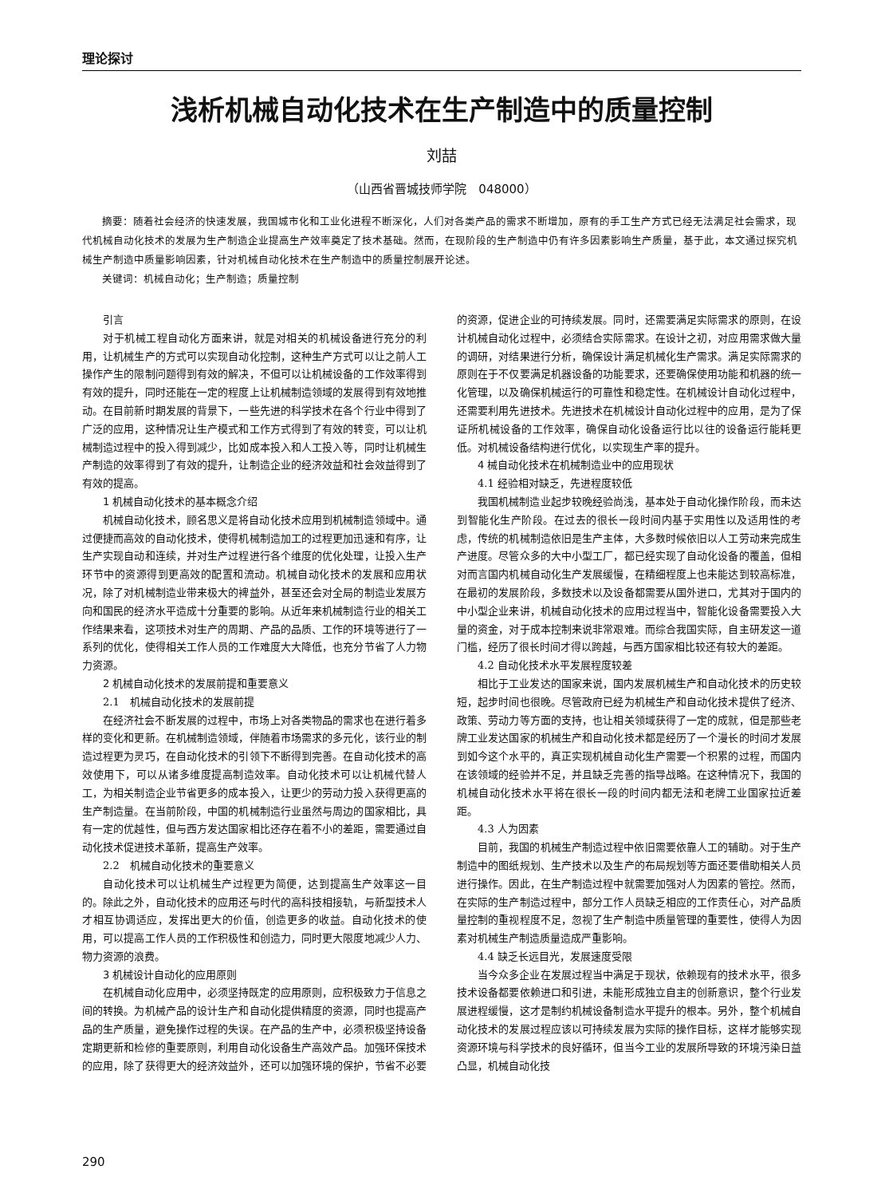理论探讨
浅析机械自动化技术在生产制造中的质量控制
刘喆
（山西省晋城技师学院　048000）
摘要：随着社会经济的快速发展，我国城市化和工业化进程不断深化，人们对各类产品的需求不断增加，原有的手工生产方式已经无法满足社会需求，现代机械自动化技术的发展为生产制造企业提高生产效率奠定了技术基础。然而，在现阶段的生产制造中仍有许多因素影响生产质量，基于此，本文通过探究机械生产制造中质量影响因素，针对机械自动化技术在生产制造中的质量控制展开论述。
关键词：机械自动化；生产制造；质量控制
引言
对于机械工程自动化方面来讲，就是对相关的机械设备进行充分的利用，让机械生产的方式可以实现自动化控制，这种生产方式可以让之前人工操作产生的限制问题得到有效的解决，不但可以让机械设备的工作效率得到有效的提升，同时还能在一定的程度上让机械制造领域的发展得到有效地推动。在目前新时期发展的背景下，一些先进的科学技术在各个行业中得到了广泛的应用，这种情况让生产模式和工作方式得到了有效的转变，可以让机械制造过程中的投入得到减少，比如成本投入和人工投入等，同时让机械生产制造的效率得到了有效的提升，让制造企业的经济效益和社会效益得到了有效的提高。
1 机械自动化技术的基本概念介绍
机械自动化技术，顾名思义是将自动化技术应用到机械制造领域中。通过便捷而高效的自动化技术，使得机械制造加工的过程更加迅速和有序，让生产实现自动和连续，并对生产过程进行各个维度的优化处理，让投入生产环节中的资源得到更高效的配置和流动。机械自动化技术的发展和应用状况，除了对机械制造业带来极大的裨益外，甚至还会对全局的制造业发展方向和国民的经济水平造成十分重要的影响。从近年来机械制造行业的相关工作结果来看，这项技术对生产的周期、产品的品质、工作的环境等进行了一系列的优化，使得相关工作人员的工作难度大大降低，也充分节省了人力物力资源。
2 机械自动化技术的发展前提和重要意义
2.1　机械自动化技术的发展前提
在经济社会不断发展的过程中，市场上对各类物品的需求也在进行着多样的变化和更新。在机械制造领域，伴随着市场需求的多元化，该行业的制造过程更为灵巧，在自动化技术的引领下不断得到完善。在自动化技术的高效使用下，可以从诸多维度提高制造效率。自动化技术可以让机械代替人工，为相关制造企业节省更多的成本投入，让更少的劳动力投入获得更高的生产制造量。在当前阶段，中国的机械制造行业虽然与周边的国家相比，具有一定的优越性，但与西方发达国家相比还存在着不小的差距，需要通过自动化技术促进技术革新，提高生产效率。
2.2　机械自动化技术的重要意义
自动化技术可以让机械生产过程更为简便，达到提高生产效率这一目的。除此之外，自动化技术的应用还与时代的高科技相接轨，与新型技术人才相互协调适应，发挥出更大的价值，创造更多的收益。自动化技术的使用，可以提高工作人员的工作积极性和创造力，同时更大限度地减少人力、物力资源的浪费。
3 机械设计自动化的应用原则
在机械自动化应用中，必须坚持既定的应用原则，应积极致力于信息之间的转换。为机械产品的设计生产和自动化提供精度的资源，同时也提高产品的生产质量，避免操作过程的失误。在产品的生产中，必须积极坚持设备定期更新和检修的重要原则，利用自动化设备生产高效产品。加强环保技术的应用，除了获得更大的经济效益外，还可以加强环境的保护，节省不必要的资源，促进企业的可持续发展。同时，还需要满足实际需求的原则，在设计机械自动化过程中，必须结合实际需求。在设计之初，对应用需求做大量的调研，对结果进行分析，确保设计满足机械化生产需求。满足实际需求的原则在于不仅要满足机器设备的功能要求，还要确保使用功能和机器的统一化管理，以及确保机械运行的可靠性和稳定性。在机械设计自动化过程中，还需要利用先进技术。先进技术在机械设计自动化过程中的应用，是为了保证所机械设备的工作效率，确保自动化设备运行比以往的设备运行能耗更低。对机械设备结构进行优化，以实现生产率的提升。
4 械自动化技术在机械制造业中的应用现状
4.1 经验相对缺乏，先进程度较低
我国机械制造业起步较晚经验尚浅，基本处于自动化操作阶段，而未达到智能化生产阶段。在过去的很长一段时间内基于实用性以及适用性的考虑，传统的机械制造依旧是生产主体，大多数时候依旧以人工劳动来完成生产进度。尽管众多的大中小型工厂，都已经实现了自动化设备的覆盖，但相对而言国内机械自动化生产发展缓慢，在精细程度上也未能达到较高标准，在最初的发展阶段，多数技术以及设备都需要从国外进口，尤其对于国内的中小型企业来讲，机械自动化技术的应用过程当中，智能化设备需要投入大量的资金，对于成本控制来说非常艰难。而综合我国实际，自主研发这一道门槛，经历了很长时间才得以跨越，与西方国家相比较还有较大的差距。
4.2 自动化技术水平发展程度较差
相比于工业发达的国家来说，国内发展机械生产和自动化技术的历史较短，起步时间也很晚。尽管政府已经为机械生产和自动化技术提供了经济、政策、劳动力等方面的支持，也让相关领域获得了一定的成就，但是那些老牌工业发达国家的机械生产和自动化技术都是经历了一个漫长的时间才发展到如今这个水平的，真正实现机械自动化生产需要一个积累的过程，而国内在该领域的经验并不足，并且缺乏完善的指导战略。在这种情况下，我国的机械自动化技术水平将在很长一段的时间内都无法和老牌工业国家拉近差距。
4.3 人为因素
目前，我国的机械生产制造过程中依旧需要依靠人工的辅助。对于生产制造中的图纸规划、生产技术以及生产的布局规划等方面还要借助相关人员进行操作。因此，在生产制造过程中就需要加强对人为因素的管控。然而，在实际的生产制造过程中，部分工作人员缺乏相应的工作责任心，对产品质量控制的重视程度不足，忽视了生产制造中质量管理的重要性，使得人为因素对机械生产制造质量造成严重影响。
4.4 缺乏长远目光，发展速度受限
当今众多企业在发展过程当中满足于现状，依赖现有的技术水平，很多技术设备都要依赖进口和引进，未能形成独立自主的创新意识，整个行业发展进程缓慢，这才是制约机械设备制造水平提升的根本。另外，整个机械自动化技术的发展过程应该以可持续发展为实际的操作目标，这样才能够实现资源环境与科学技术的良好循环，但当今工业的发展所导致的环境污染日益凸显，机械自动化技
290